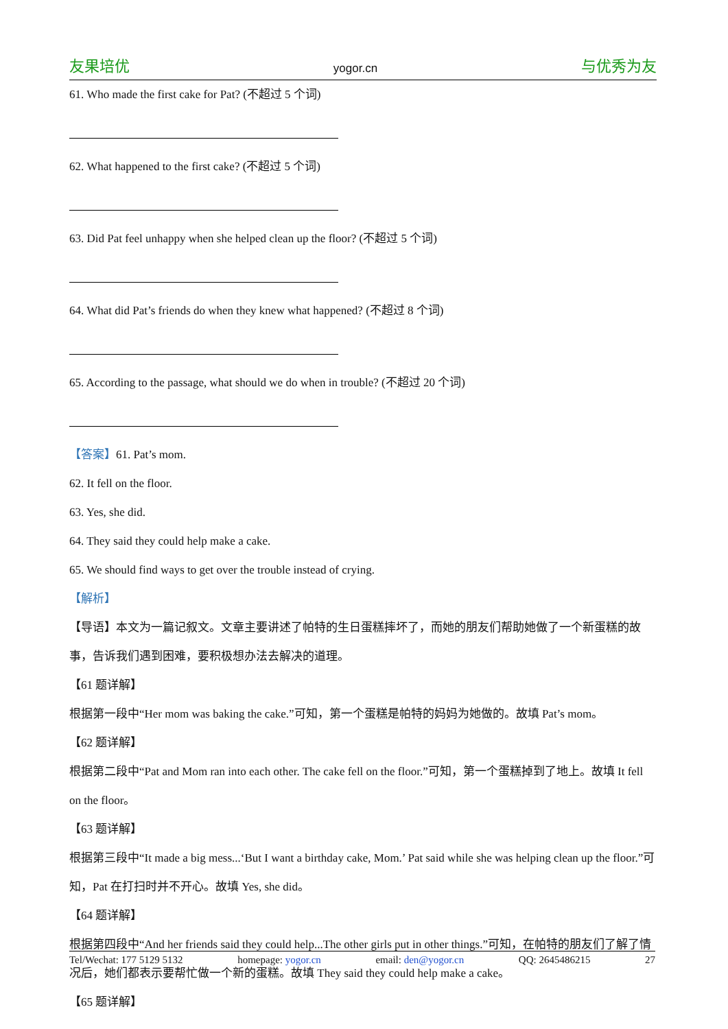友果培优 yogor.cn 与优秀为友
61. Who made the first cake for Pat? (不超过 5 个词)
62. What happened to the first cake? (不超过 5 个词)
63. Did Pat feel unhappy when she helped clean up the floor? (不超过 5 个词)
64. What did Pat’s friends do when they knew what happened? (不超过 8 个词)
65. According to the passage, what should we do when in trouble? (不超过 20 个词)
【答案】61. Pat’s mom.
62. It fell on the floor.
63. Yes, she did.
64. They said they could help make a cake.
65. We should find ways to get over the trouble instead of crying.
【解析】
【导语】本文为一篇记叙文。文章主要讲述了帕特的生日蛋糕摔坏了，而她的朋友们帮助她做了一个新蛋糕的故事，告诉我们遇到困难，要积极想办法去解决的道理。
【61 题详解】
根据第一段中“Her mom was baking the cake.”可知，第一个蛋糕是帕特的妈妈为她做的。故填 Pat’s mom。
【62 题详解】
根据第二段中“Pat and Mom ran into each other. The cake fell on the floor.”可知，第一个蛋糕掉到了地上。故填 It fell on the floor。
【63 题详解】
根据第三段中“It made a big mess...‘But I want a birthday cake, Mom.’ Pat said while she was helping clean up the floor.”可知，Pat 在打扫时并不开心。故填 Yes, she did。
【64 题详解】
根据第四段中“And her friends said they could help...The other girls put in other things.”可知，在帕特的朋友们了解了情况后，她们都表示要帮忙做一个新的蛋糕。故填 They said they could help make a cake。
【65 题详解】
Tel/Wechat: 177 5129 5132 homepage: yogor.cn email: den@yogor.cn QQ: 2645486215 27